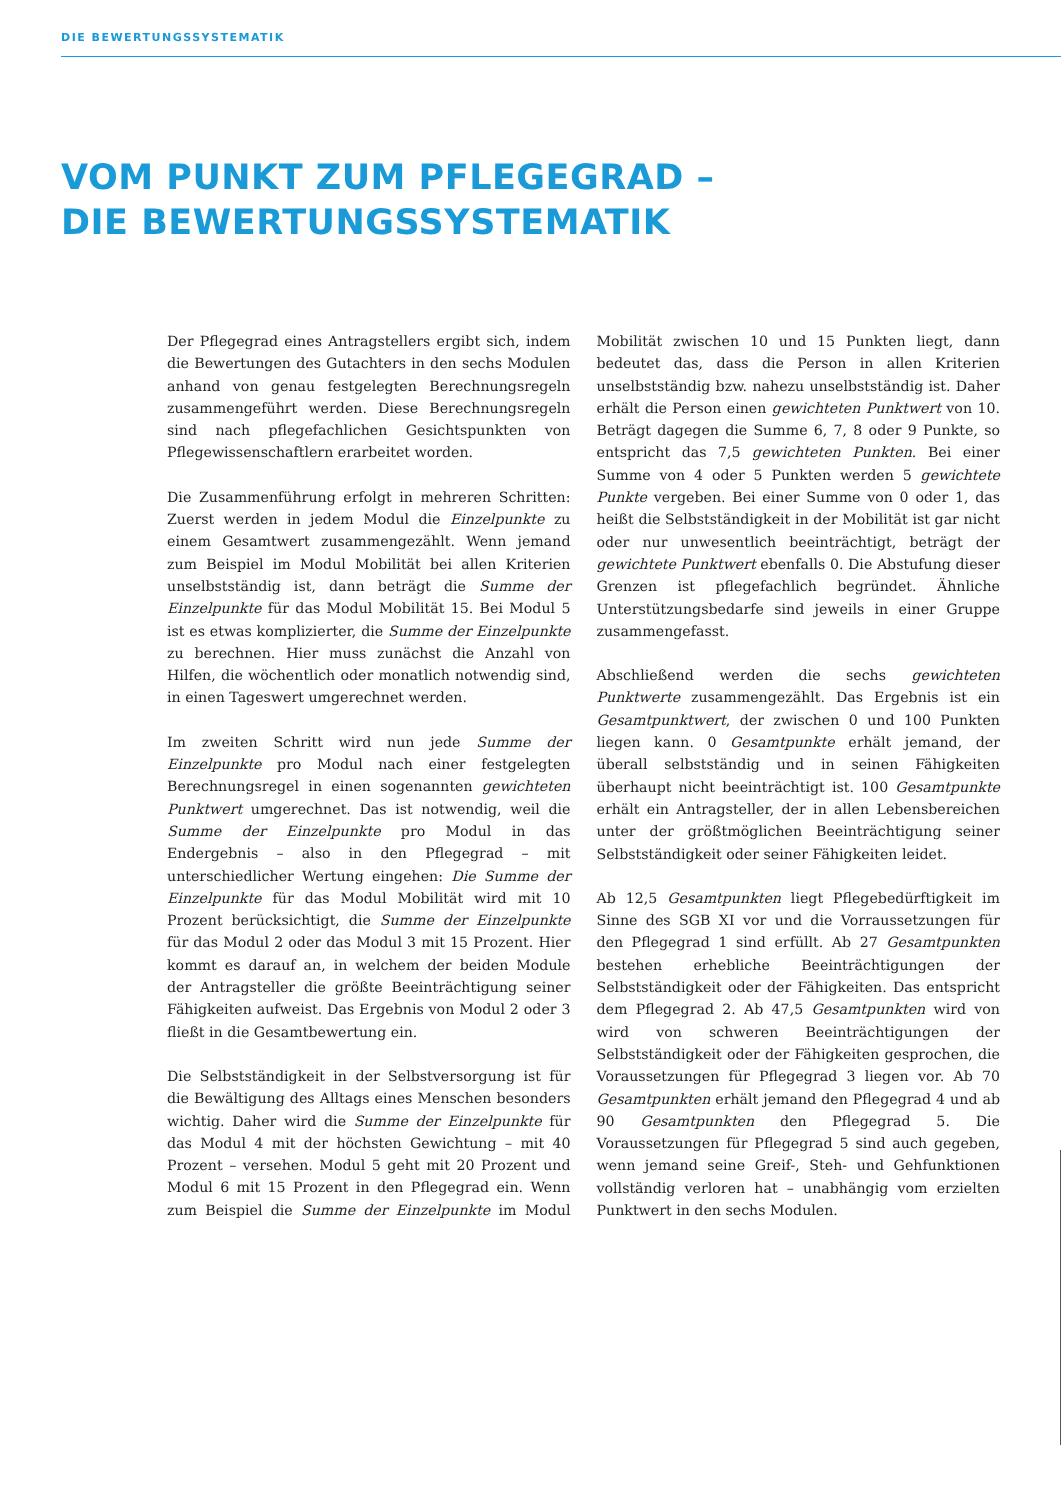DIE BEWERTUNGSSYSTEMATIK
VOM PUNKT ZUM PFLEGEGRAD –
DIE BEWERTUNGSSYSTEMATIK
Der Pflegegrad eines Antragstellers ergibt sich, indem die Bewertungen des Gutachters in den sechs Modulen anhand von genau festgelegten Berechnungsregeln zusammengeführt werden. Diese Berechnungsregeln sind nach pflegefachlichen Gesichtspunkten von Pflegewissenschaftlern erarbeitet worden.
Die Zusammenführung erfolgt in mehreren Schritten: Zuerst werden in jedem Modul die Einzelpunkte zu einem Gesamtwert zusammengezählt. Wenn jemand zum Beispiel im Modul Mobilität bei allen Kriterien unselbstständig ist, dann beträgt die Summe der Einzelpunkte für das Modul Mobilität 15. Bei Modul 5 ist es etwas komplizierter, die Summe der Einzelpunkte zu berechnen. Hier muss zunächst die Anzahl von Hilfen, die wöchentlich oder monatlich notwendig sind, in einen Tageswert umgerechnet werden.
Im zweiten Schritt wird nun jede Summe der Einzelpunkte pro Modul nach einer festgelegten Berechnungsregel in einen sogenannten gewichteten Punktwert umgerechnet. Das ist notwendig, weil die Summe der Einzelpunkte pro Modul in das Endergebnis – also in den Pflegegrad – mit unterschiedlicher Wertung eingehen: Die Summe der Einzelpunkte für das Modul Mobilität wird mit 10 Prozent berücksichtigt, die Summe der Einzelpunkte für das Modul 2 oder das Modul 3 mit 15 Prozent. Hier kommt es darauf an, in welchem der beiden Module der Antragsteller die größte Beeinträchtigung seiner Fähigkeiten aufweist. Das Ergebnis von Modul 2 oder 3 fließt in die Gesamtbewertung ein.
Die Selbstständigkeit in der Selbstversorgung ist für die Bewältigung des Alltags eines Menschen besonders wichtig. Daher wird die Summe der Einzelpunkte für das Modul 4 mit der höchsten Gewichtung – mit 40 Prozent – versehen. Modul 5 geht mit 20 Prozent und Modul 6 mit 15 Prozent in den Pflegegrad ein. Wenn zum Beispiel die Summe der Einzelpunkte im Modul Mobilität zwischen 10 und 15 Punkten liegt, dann bedeutet das, dass die Person in allen Kriterien unselbstständig bzw. nahezu unselbstständig ist. Daher erhält die Person einen gewichteten Punktwert von 10. Beträgt dagegen die Summe 6, 7, 8 oder 9 Punkte, so entspricht das 7,5 gewichteten Punkten. Bei einer Summe von 4 oder 5 Punkten werden 5 gewichtete Punkte vergeben. Bei einer Summe von 0 oder 1, das heißt die Selbstständigkeit in der Mobilität ist gar nicht oder nur unwesentlich beeinträchtigt, beträgt der gewichtete Punktwert ebenfalls 0. Die Abstufung dieser Grenzen ist pflegefachlich begründet. Ähnliche Unterstützungsbedarfe sind jeweils in einer Gruppe zusammengefasst.
Abschließend werden die sechs gewichteten Punktwerte zusammengezählt. Das Ergebnis ist ein Gesamtpunktwert, der zwischen 0 und 100 Punkten liegen kann. 0 Gesamtpunkte erhält jemand, der überall selbstständig und in seinen Fähigkeiten überhaupt nicht beeinträchtigt ist. 100 Gesamtpunkte erhält ein Antragsteller, der in allen Lebensbereichen unter der größtmöglichen Beeinträchtigung seiner Selbstständigkeit oder seiner Fähigkeiten leidet.
Ab 12,5 Gesamtpunkten liegt Pflegebedürftigkeit im Sinne des SGB XI vor und die Vorraussetzungen für den Pflegegrad 1 sind erfüllt. Ab 27 Gesamtpunkten bestehen erhebliche Beeinträchtigungen der Selbstständigkeit oder der Fähigkeiten. Das entspricht dem Pflegegrad 2. Ab 47,5 Gesamtpunkten wird von wird von schweren Beeinträchtigungen der Selbstständigkeit oder der Fähigkeiten gesprochen, die Voraussetzungen für Pflegegrad 3 liegen vor. Ab 70 Gesamtpunkten erhält jemand den Pflegegrad 4 und ab 90 Gesamtpunkten den Pflegegrad 5. Die Voraussetzungen für Pflegegrad 5 sind auch gegeben, wenn jemand seine Greif-, Steh- und Gehfunktionen vollständig verloren hat – unabhängig vom erzielten Punktwert in den sechs Modulen.